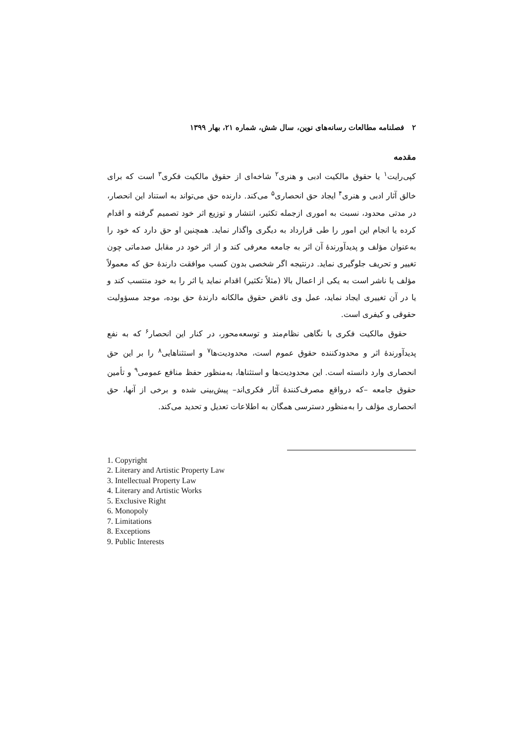۲ فصلنامه مطالعات رسانه‌های نوین، سال شش، شماره ۲۱، بهار ۱۳۹۹
مقدمه
کپی‌رایت<sup>۱</sup> یا حقوق مالکیت ادبی و هنری<sup>۲</sup> شاخه‌ای از حقوق مالکیت فکری<sup>۳</sup> است که برای خالق آثار ادبی و هنری<sup>۴</sup> ایجاد حق انحصاری<sup>۵</sup> می‌کند. دارنده حق می‌تواند به استناد این انحصار، در مدتی محدود، نسبت به اموری ازجمله تکثیر، انتشار و توزیع اثر خود تصمیم گرفته و اقدام کرده یا انجام این امور را طی قرارداد به دیگری واگذار نماید. همچنین او حق دارد که خود را به‌عنوان مؤلف و پدیدآورندۀ آن اثر به جامعه معرفی کند و از اثر خود در مقابل صدماتی چون تغییر و تحریف جلوگیری نماید. درنتیجه اگر شخصی بدون کسب موافقت دارندۀ حق که معمولاً مؤلف یا ناشر است به یکی از اعمال بالا (مثلاً تکثیر) اقدام نماید یا اثر را به خود منتسب کند و یا در آن تغییری ایجاد نماید، عمل وی ناقض حقوق مالکانه دارندۀ حق بوده، موجد مسؤولیت حقوقی و کیفری است.
حقوق مالکیت فکری با نگاهی نظام‌مند و توسعه‌محور، در کنار این انحصار<sup>۶</sup> که به نفع پدیدآورندۀ اثر و محدودکننده حقوق عموم است، محدودیت‌ها<sup>۷</sup> و استثناهایی<sup>۸</sup> را بر این حق انحصاری وارد دانسته است. این محدودیت‌ها و استثناها، به‌منظور حفظ منافع عمومی<sup>۹</sup> و تأمین حقوق جامعه –که درواقع مصرف‌کنندۀ آثار فکری‌اند– پیش‌بینی شده و برخی از آنها، حق انحصاری مؤلف را به‌منظور دسترسی همگان به اطلاعات تعدیل و تحدید می‌کند.
1. Copyright
2. Literary and Artistic Property Law
3. Intellectual Property Law
4. Literary and Artistic Works
5. Exclusive Right
6. Monopoly
7. Limitations
8. Exceptions
9. Public Interests